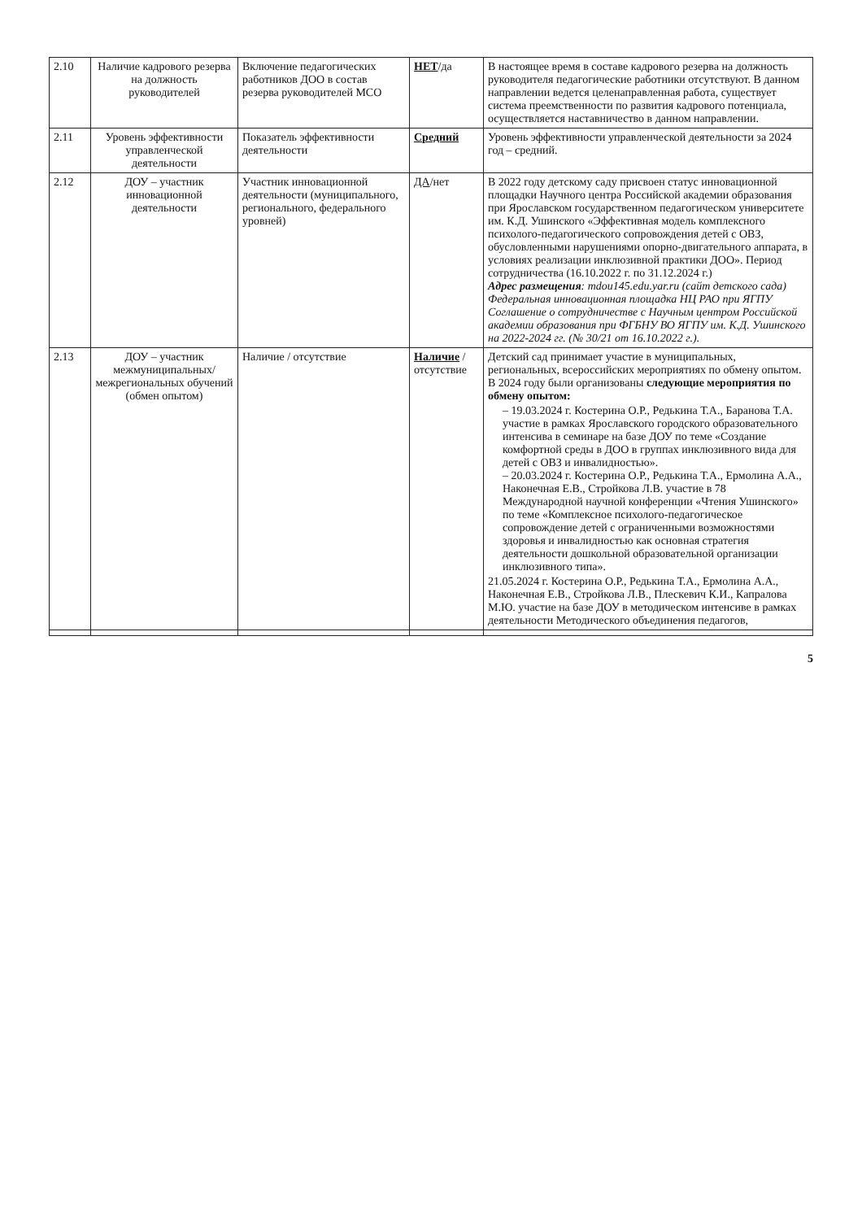| 2.10 | Наличие кадрового резерва на должность руководителей | Включение педагогических работников ДОО в состав резерва руководителей МСО | НЕТ /да | В настоящее время в составе кадрового резерва на должность руководителя педагогические работники отсутствуют. В данном направлении ведется целенаправленная работа, существует система преемственности по развития кадрового потенциала, осуществляется наставничество в данном направлении. |
| 2.11 | Уровень эффективности управленческой деятельности | Показатель эффективности деятельности | Средний | Уровень эффективности управленческой деятельности за 2024 год – средний. |
| 2.12 | ДОУ – участник инновационной деятельности | Участник инновационной деятельности (муниципального, регионального, федерального уровней) | ДА /нет | В 2022 году детскому саду присвоен статус инновационной площадки Научного центра Российской академии образования при Ярославском государственном педагогическом университете им. К.Д. Ушинского «Эффективная модель комплексного психолого-педагогического сопровождения детей с ОВЗ, обусловленными нарушениями опорно-двигательного аппарата, в условиях реализации инклюзивной практики ДОО». Период сотрудничества (16.10.2022 г. по 31.12.2024 г.) Адрес размещения : mdou145.edu.yar.ru (сайт детского сада) Федеральная инновационная площадка НЦ РАО при ЯГПУ Соглашение о сотрудничестве с Научным центром Российской академии образования при ФГБНУ ВО ЯГПУ им. К.Д. Ушинского на 2022-2024 гг. (№ 30/21 от 16.10.2022 г.). |
| 2.13 | ДОУ – участник межмуниципальных/ межрегиональных обучений (обмен опытом) | Наличие / отсутствие | Наличие / отсутствие | Детский сад принимает участие в муниципальных, региональных, всероссийских мероприятиях по обмену опытом. В 2024 году были организованы следующие мероприятия по обмену опытом: – 19.03.2024 г. Костерина О.Р., Редькина Т.А., Баранова Т.А. участие в рамках Ярославского городского образовательного интенсива в семинаре на базе ДОУ по теме «Создание комфортной среды в ДОО в группах инклюзивного вида для детей с ОВЗ и инвалидностью». – 20.03.2024 г. Костерина О.Р., Редькина Т.А., Ермолина А.А., Наконечная Е.В., Стройкова Л.В. участие в 78 Международной научной конференции «Чтения Ушинского» по теме «Комплексное психолого-педагогическое сопровождение детей с ограниченными возможностями здоровья и инвалидностью как основная стратегия деятельности дошкольной образовательной организации инклюзивного типа». 21.05.2024 г. Костерина О.Р., Редькина Т.А., Ермолина А.А., Наконечная Е.В., Стройкова Л.В., Плескевич К.И., Капралова М.Ю. участие на базе ДОУ в методическом интенсиве в рамках деятельности Методического объединения педагогов, |
5